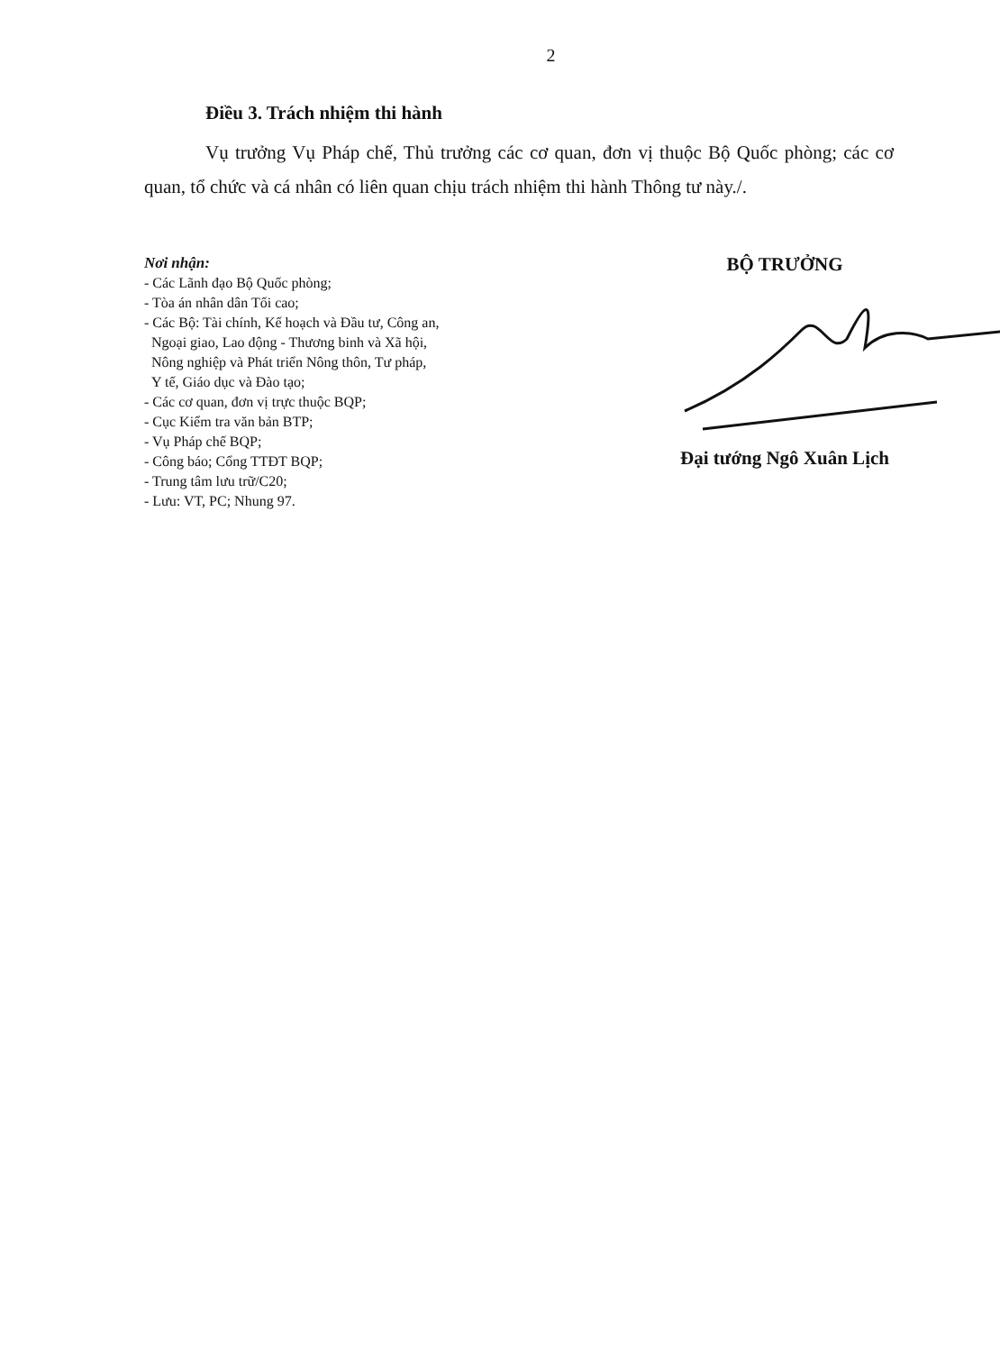2
Điều 3. Trách nhiệm thi hành
Vụ trưởng Vụ Pháp chế, Thủ trưởng các cơ quan, đơn vị thuộc Bộ Quốc phòng; các cơ quan, tổ chức và cá nhân có liên quan chịu trách nhiệm thi hành Thông tư này./.
Nơi nhận:
- Các Lãnh đạo Bộ Quốc phòng;
- Tòa án nhân dân Tối cao;
- Các Bộ: Tài chính, Kế hoạch và Đầu tư, Công an,
Ngoại giao, Lao động - Thương binh và Xã hội,
Nông nghiệp và Phát triển Nông thôn, Tư pháp,
Y tế, Giáo dục và Đào tạo;
- Các cơ quan, đơn vị trực thuộc BQP;
- Cục Kiểm tra văn bản BTP;
- Vụ Pháp chế BQP;
- Công báo; Cổng TTĐT BQP;
- Trung tâm lưu trữ/C20;
- Lưu: VT, PC; Nhung 97.
BỘ TRƯỞNG
Đại tướng Ngô Xuân Lịch